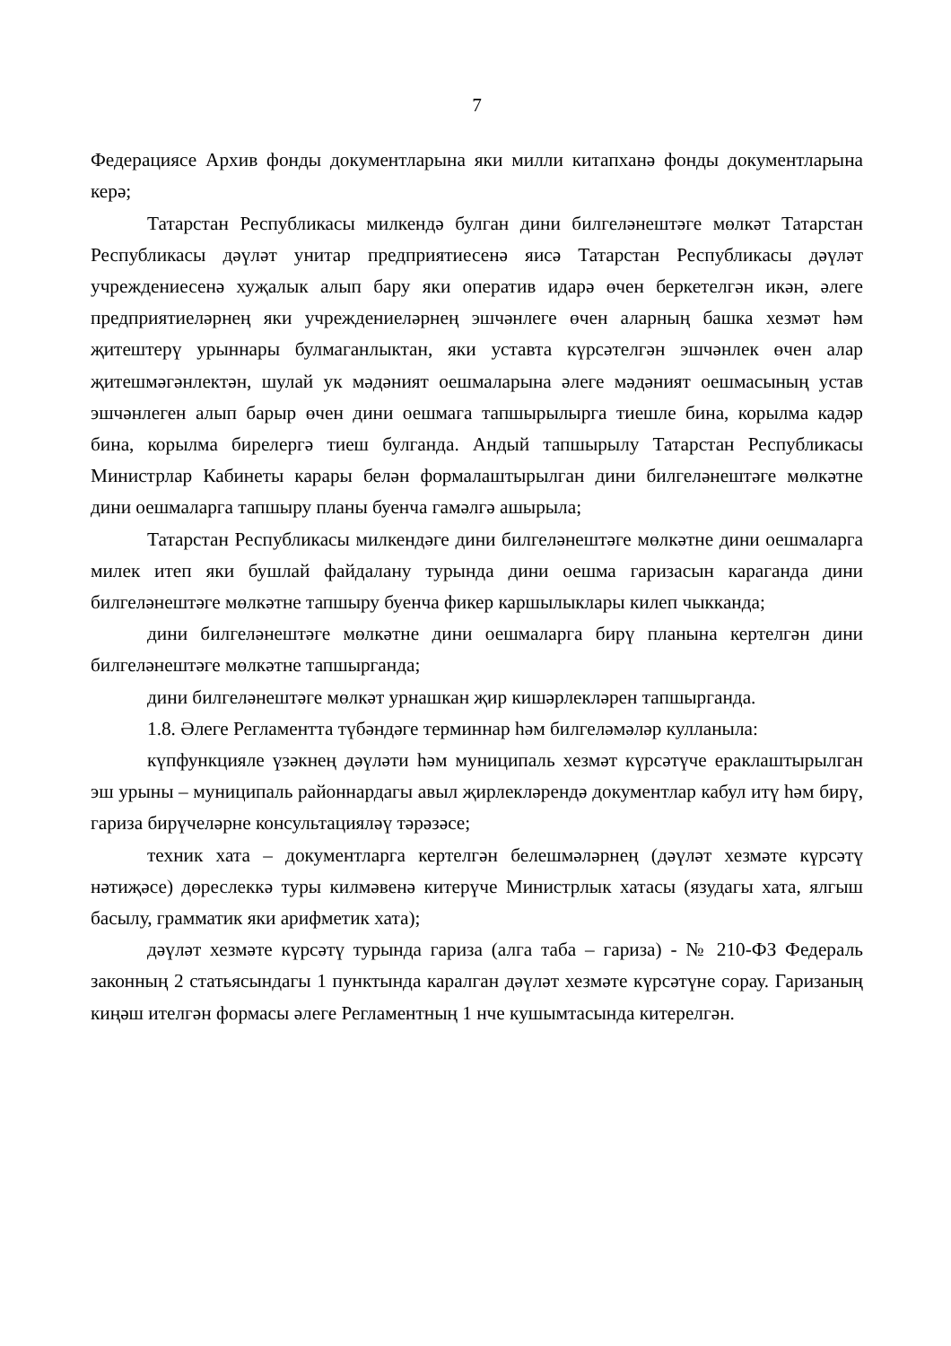7
Федерациясе Архив фонды документларына яки милли китапханә фонды документларына керә;
Татарстан Республикасы милкендә булган дини билгеләнештәге мөлкәт Татарстан Республикасы дәүләт унитар предприятиесенә яисә Татарстан Республикасы дәүләт учреждениесенә хуҗалык алып бару яки оператив идарә өчен беркетелгән икән, әлеге предприятиеләрнең яки учреждениеләрнең эшчәнлеге өчен аларның башка хезмәт һәм җитештерү урыннары булмаганлыктан, яки уставта күрсәтелгән эшчәнлек өчен алар җитешмәгәнлектән, шулай ук мәдәният оешмаларына әлеге мәдәният оешмасының устав эшчәнлеген алып барыр өчен дини оешмага тапшырылырга тиешле бина, корылма кадәр бина, корылма бирелергә тиеш булганда. Андый тапшырылу Татарстан Республикасы Министрлар Кабинеты карары белән формалаштырылган дини билгеләнештәге мөлкәтне дини оешмаларга тапшыру планы буенча гамәлгә ашырыла;
Татарстан Республикасы милкендәге дини билгеләнештәге мөлкәтне дини оешмаларга милек итеп яки бушлай файдалану турында дини оешма гаризасын караганда дини билгеләнештәге мөлкәтне тапшыру буенча фикер каршылыклары килеп чыкканда;
дини билгеләнештәге мөлкәтне дини оешмаларга бирү планына кертелгән дини билгеләнештәге мөлкәтне тапшырганда;
дини билгеләнештәге мөлкәт урнашкан җир кишәрлекләрен тапшырганда.
1.8. Әлеге Регламентта түбәндәге терминнар һәм билгеләмәләр кулланыла:
күпфункцияле үзәкнең дәүләти һәм муниципаль хезмәт күрсәтүче ераклаштырылган эш урыны – муниципаль районнардагы авыл җирлекләрендә документлар кабул итү һәм бирү, гариза бирүчеләрне консультацияләү тәрәзәсе;
техник хата – документларга кертелгән белешмәләрнең (дәүләт хезмәте күрсәтү нәтиҗәсе) дөреслеккә туры килмәвенә китерүче Министрлык хатасы (язудагы хата, ялгыш басылу, грамматик яки арифметик хата);
дәүләт хезмәте күрсәтү турында гариза (алга таба – гариза) - № 210-ФЗ Федераль законның 2 статьясындагы 1 пунктында каралган дәүләт хезмәте күрсәтүне сорау. Гаризаның киңәш ителгән формасы әлеге Регламентның 1 нче кушымтасында китерелгән.